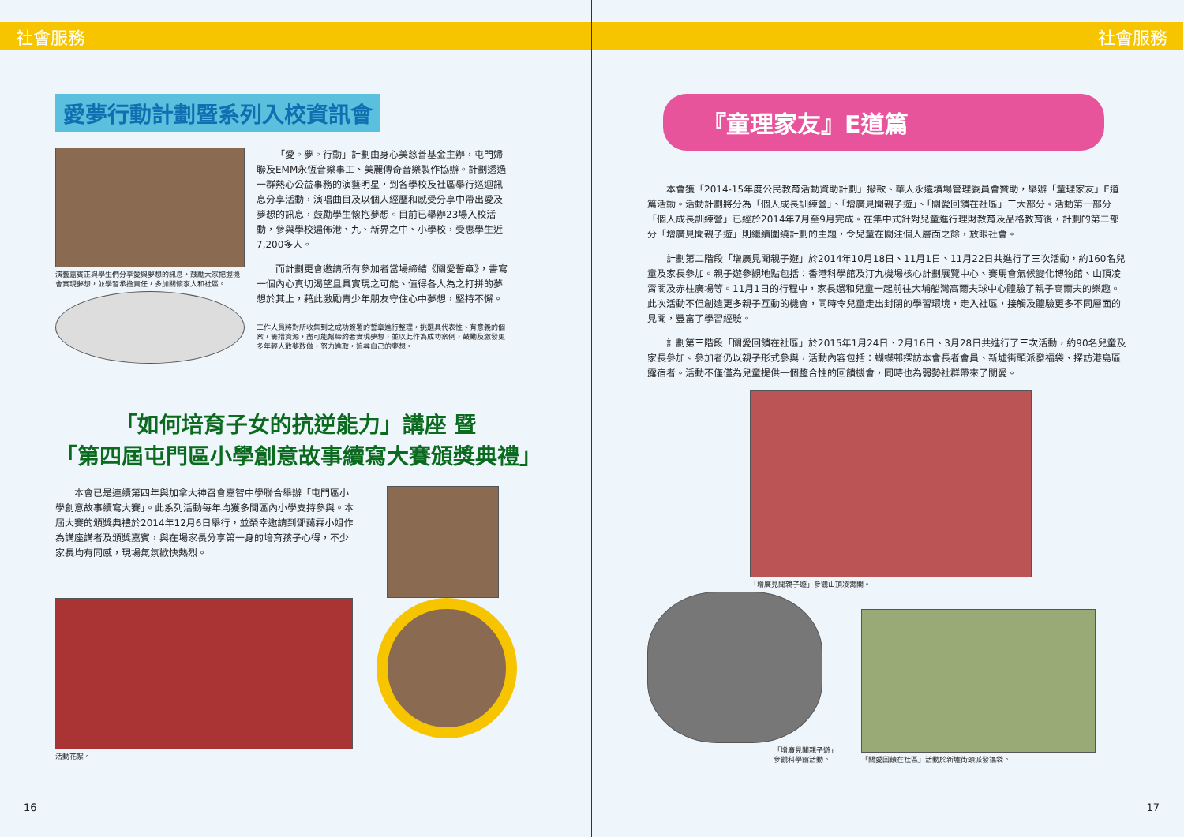社會服務
愛夢行動計劃暨系列入校資訊會
演藝嘉賓正與學生們分享愛與夢想的訊息，鼓勵大家把握機會實現夢想，並學習承擔責任，多加關懷家人和社區。
「愛。夢。行動」計劃由身心美慈善基金主辦，屯門婦聯及EMM永恆音樂事工、美麗傳奇音樂製作協辦。計劃透過一群熱心公益事務的演藝明星，到各學校及社區舉行巡迴訊息分享活動，演唱曲目及以個人經歷和感受分享中帶出愛及夢想的訊息，鼓勵學生懷抱夢想。目前已舉辦23場入校活動，參與學校遍佈港、九、新界之中、小學校，受惠學生近7,200多人。
而計劃更會邀請所有參加者當場締結《關愛誓章》，書寫一個內心真切渴望且具實現之可能、值得各人為之打拼的夢想於其上，藉此激勵青少年朋友守住心中夢想，堅持不懈。
工作人員將對所收集到之成功簽署的誓章進行整理，挑選具代表性、有意義的個案，籌措資源，盡可能幫締約者實現夢想，並以此作為成功案例，鼓勵及激發更多年輕人敢夢敢做，努力進取，追尋自己的夢想。
「如何培育子女的抗逆能力」講座 暨
「第四屆屯門區小學創意故事續寫大賽頒獎典禮」
本會已是連續第四年與加拿大神召會嘉智中學聯合舉辦「屯門區小學創意故事續寫大賽」。此系列活動每年均獲多間區內小學支持參與。本屆大賽的頒獎典禮於2014年12月6日舉行，並榮幸邀請到鄧藹霖小姐作為講座講者及頒獎嘉賓，與在場家長分享第一身的培育孩子心得，不少家長均有同感，現場氣氛歡快熱烈。
活動花絮。
16
社會服務
『童理家友』E道篇
本會獲「2014-15年度公民教育活動資助計劃」撥款、華人永遠墳場管理委員會贊助，舉辦「童理家友」E道篇活動。活動計劃將分為「個人成長訓練營」、「增廣見聞親子遊」、「關愛回饋在社區」三大部分。活動第一部分「個人成長訓練營」已經於2014年7月至9月完成。在集中式針對兒童進行理財教育及品格教育後，計劃的第二部分「增廣見聞親子遊」則繼續圍繞計劃的主題，令兒童在關注個人層面之餘，放眼社會。
計劃第二階段「增廣見聞親子遊」於2014年10月18日、11月1日、11月22日共進行了三次活動，約160名兒童及家長參加。親子遊參觀地點包括：香港科學館及汀九機場核心計劃展覽中心、賽馬會氣候變化博物館、山頂凌霄閣及赤柱廣場等。11月1日的行程中，家長還和兒童一起前往大埔船灣高爾夫球中心體驗了親子高爾夫的樂趣。此次活動不但創造更多親子互動的機會，同時令兒童走出封閉的學習環境，走入社區，接觸及體驗更多不同層面的見聞，豐富了學習經驗。
計劃第三階段「關愛回饋在社區」於2015年1月24日、2月16日、3月28日共進行了三次活動，約90名兒童及家長參加。參加者仍以親子形式參與，活動內容包括：蝴蝶邨探訪本會長者會員、新墟街頭派發福袋、探訪港島區露宿者。活動不僅僅為兒童提供一個整合性的回饋機會，同時也為弱勢社群帶來了關愛。
「增廣見聞親子遊」參觀山頂凌霄閣。
「增廣見聞親子遊」
參觀科學館活動。
「關愛回饋在社區」活動於新墟街頭派發福袋。
17